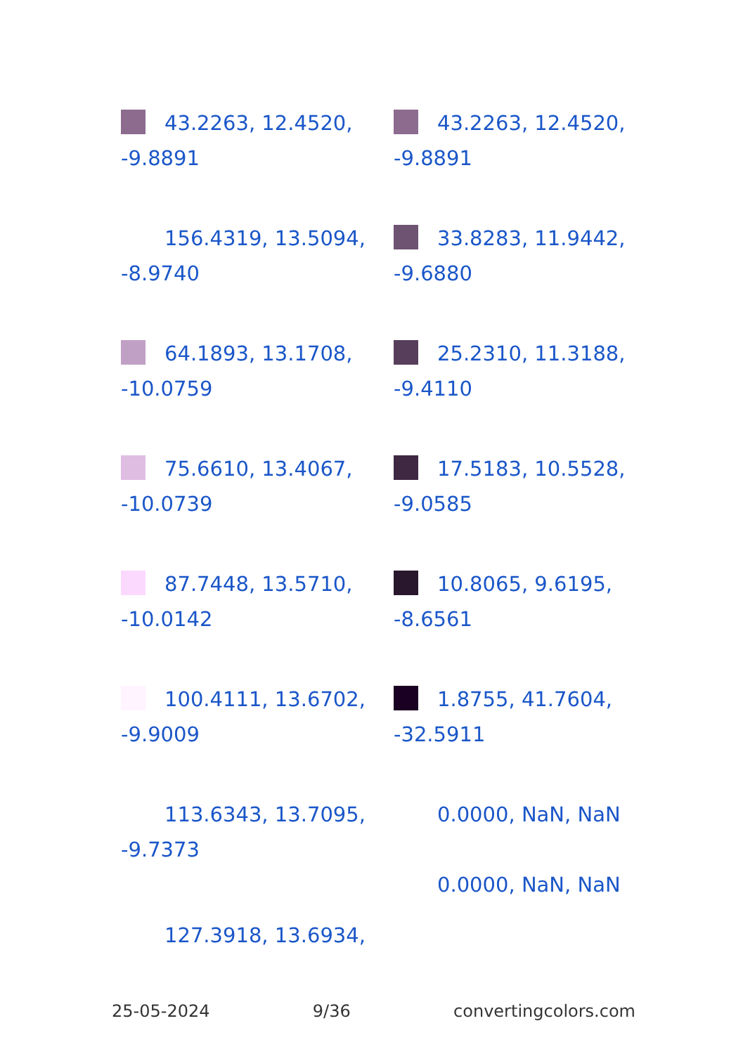43.2263, 12.4520, -9.8891
43.2263, 12.4520, -9.8891
156.4319, 13.5094, -8.9740
33.8283, 11.9442, -9.6880
64.1893, 13.1708, -10.0759
25.2310, 11.3188, -9.4110
75.6610, 13.4067, -10.0739
17.5183, 10.5528, -9.0585
87.7448, 13.5710, -10.0142
10.8065, 9.6195, -8.6561
100.4111, 13.6702, -9.9009
1.8755, 41.7604, -32.5911
113.6343, 13.7095, -9.7373
0.0000, NaN, NaN
0.0000, NaN, NaN
127.3918, 13.6934,
25-05-2024 9/36 convertingcolors.com